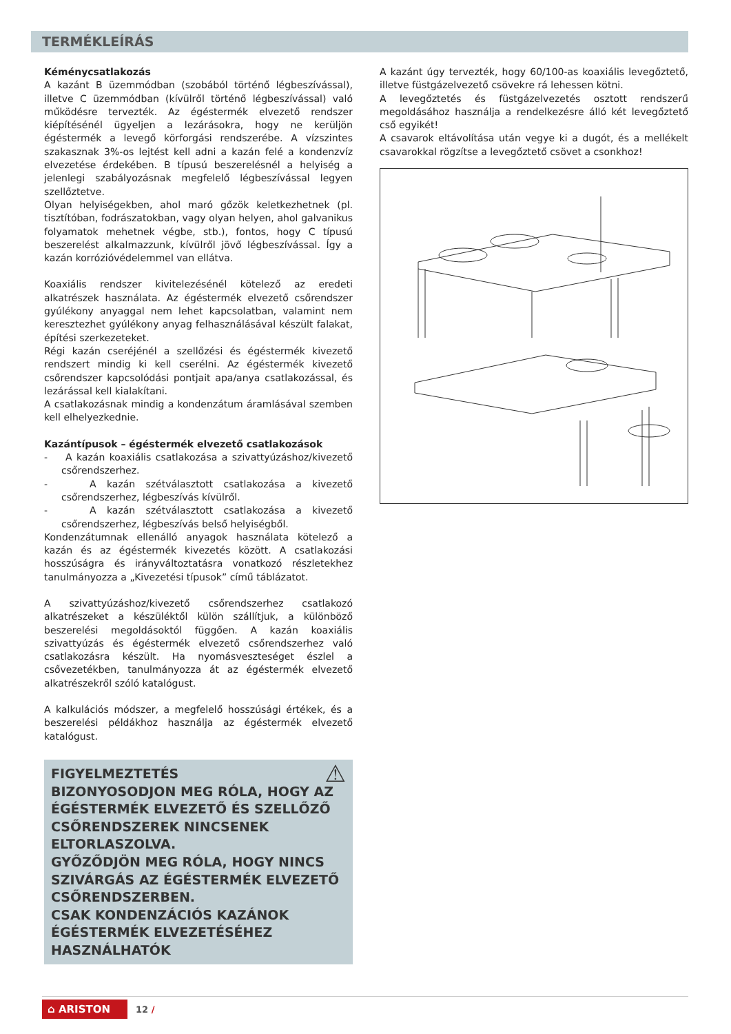TERMÉKLEÍRÁS
Kéménycsatlakozás
A kazánt B üzemmódban (szobából történő légbeszívással), illetve C üzemmódban (kívülről történő légbeszívással) való működésre tervezték. Az égéstermék elvezető rendszer kiépítésénél ügyeljen a lezárásokra, hogy ne kerüljön égéstermék a levegő körforgási rendszerébe. A vízszintes szakasznak 3%-os lejtést kell adni a kazán felé a kondenzvíz elvezetése érdekében. B típusú beszerelésnél a helyiség a jelenlegi szabályozásnak megfelelő légbeszívással legyen szellőztetve.
Olyan helyiségekben, ahol maró gőzök keletkezhetnek (pl. tisztítóban, fodrászatokban, vagy olyan helyen, ahol galvanikus folyamatok mehetnek végbe, stb.), fontos, hogy C típusú beszerelést alkalmazzunk, kívülről jövő légbeszívással. Így a kazán korrózióvédelemmel van ellátva.
Koaxiális rendszer kivitelezésénél kötelező az eredeti alkatrészek használata. Az égéstermék elvezető csőrendszer gyúlékony anyaggal nem lehet kapcsolatban, valamint nem keresztezhet gyúlékony anyag felhasználásával készült falakat, építési szerkezeteket.
Régi kazán cseréjénél a szellőzési és égéstermék kivezető rendszert mindig ki kell cserélni. Az égéstermék kivezető csőrendszer kapcsolódási pontjait apa/anya csatlakozással, és lezárással kell kialakítani.
A csatlakozásnak mindig a kondenzátum áramlásával szemben kell elhelyezkednie.
Kazántípusok – égéstermék elvezető csatlakozások
- A kazán koaxiális csatlakozása a szivattyúzáshoz/kivezető csőrendszerhez.
- A kazán szétválasztott csatlakozása a kivezető csőrendszerhez, légbeszívás kívülről.
- A kazán szétválasztott csatlakozása a kivezető csőrendszerhez, légbeszívás belső helyiségből.
Kondenzátumnak ellenálló anyagok használata kötelező a kazán és az égéstermék kivezetés között. A csatlakozási hosszúságra és irányváltoztatásra vonatkozó részletekhez tanulmányozza a „Kivezetési típusok” című táblázatot.
A szivattyúzáshoz/kivezető csőrendszerhez csatlakozó alkatrészeket a készüléktől külön szállítjuk, a különböző beszerelési megoldásoktól függően. A kazán koaxiális szivattyúzás és égéstermék elvezető csőrendszerhez való csatlakozásra készült. Ha nyomásveszteséget észlel a csővezetékben, tanulmányozza át az égéstermék elvezető alkatrészekről szóló katalógust.
A kalkulációs módszer, a megfelelő hosszúsági értékek, és a beszerelési példákhoz használja az égéstermék elvezető katalógust.
FIGYELMEZTETÉS ⚠
BIZONYOSODJON MEG RÓLA, HOGY AZ ÉGÉSTERMÉK ELVEZETŐ ÉS SZELLŐZŐ CSŐRENDSZEREK NINCSENEK ELTORLASZOLVA.
GYŐZŐDJÖN MEG RÓLA, HOGY NINCS SZIVÁRGÁS AZ ÉGÉSTERMÉK ELVEZETŐ CSŐRENDSZERBEN.
CSAK KONDENZÁCIÓS KAZÁNOK ÉGÉSTERMÉK ELVEZETÉSÉHEZ HASZNÁLHATÓK
A kazánt úgy tervezték, hogy 60/100-as koaxiális levegőztető, illetve füstgázelvezető csövekre rá lehessen kötni.
A levegőztetés és füstgázelvezetés osztott rendszerű megoldásához használja a rendelkezésre álló két levegőztető cső egyikét!
A csavarok eltávolítása után vegye ki a dugót, és a mellékelt csavarokkal rögzítse a levegőztető csövet a csonkhoz!
⌂ ARISTON
12 /